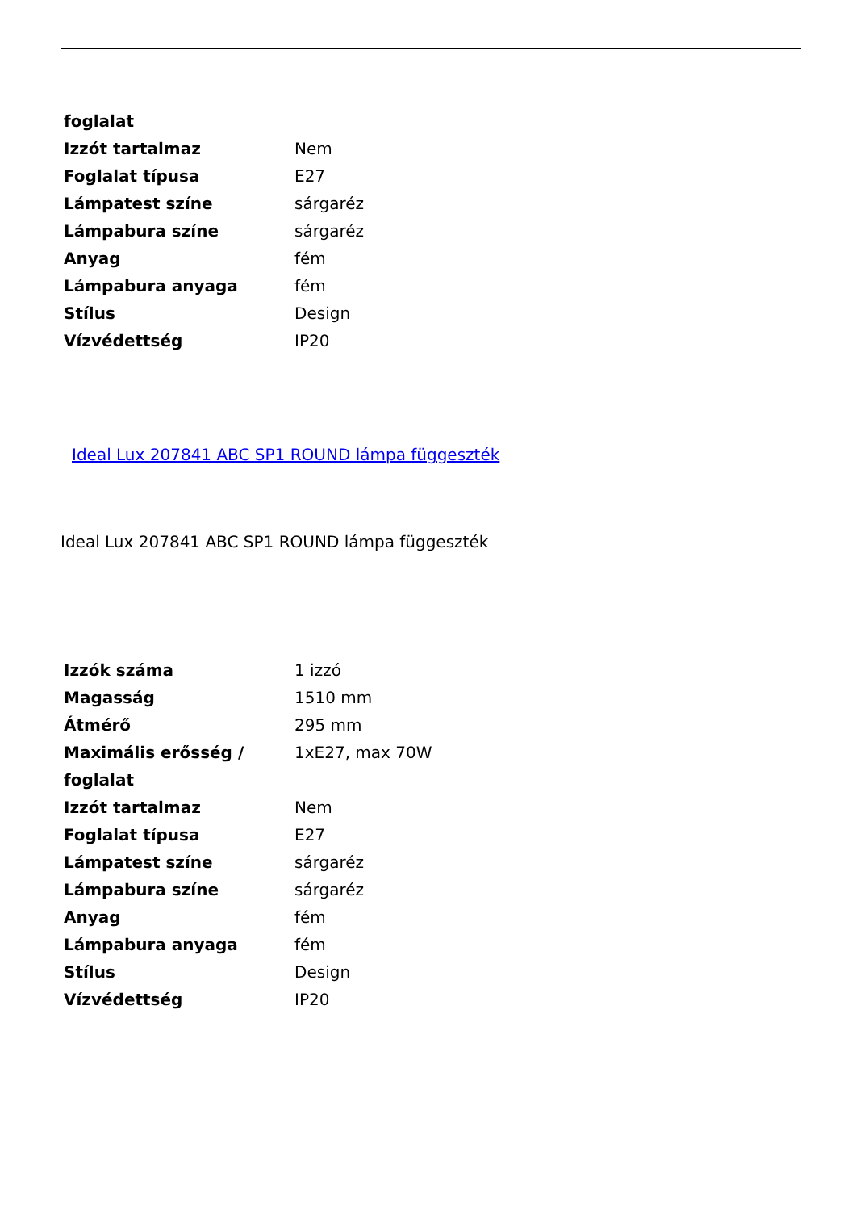| foglalat | |
| Izzót tartalmaz | Nem |
| Foglalat típusa | E27 |
| Lámpatest színe | sárgaréz |
| Lámpabura színe | sárgaréz |
| Anyag | fém |
| Lámpabura anyaga | fém |
| Stílus | Design |
| Vízvédettség | IP20 |
Ideal Lux 207841 ABC SP1 ROUND lámpa függeszték
Ideal Lux 207841 ABC SP1 ROUND lámpa függeszték
| Izzók száma | 1 izzó |
| Magasság | 1510 mm |
| Átmérő | 295 mm |
| Maximális erősség / foglalat | 1xE27, max 70W |
| Izzót tartalmaz | Nem |
| Foglalat típusa | E27 |
| Lámpatest színe | sárgaréz |
| Lámpabura színe | sárgaréz |
| Anyag | fém |
| Lámpabura anyaga | fém |
| Stílus | Design |
| Vízvédettség | IP20 |